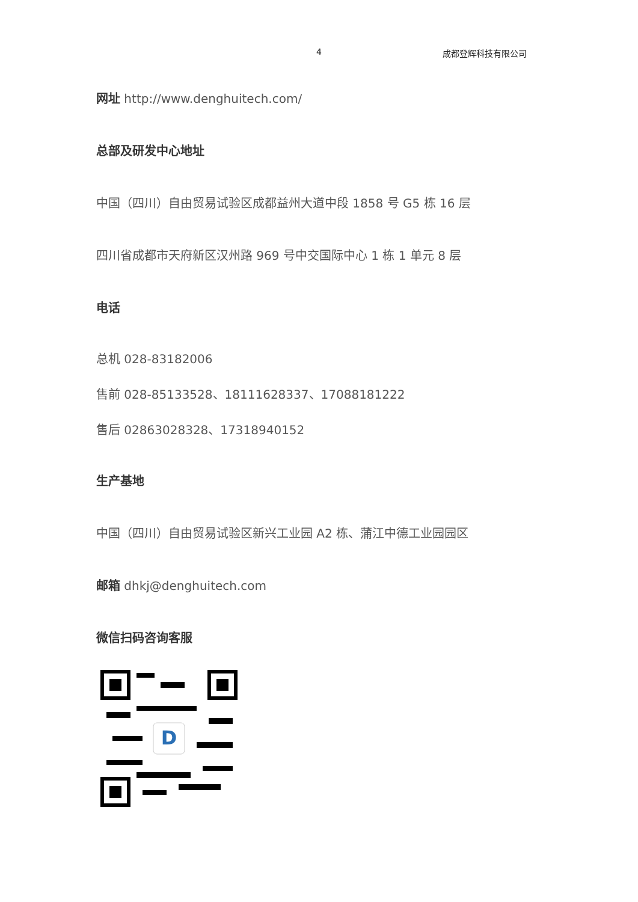4 成都登辉科技有限公司
网址 http://www.denghuitech.com/
总部及研发中心地址
中国（四川）自由贸易试验区成都益州大道中段 1858 号 G5 栋 16 层
四川省成都市天府新区汉州路 969 号中交国际中心 1 栋 1 单元 8 层
电话
总机 028-83182006
售前 028-85133528、18111628337、17088181222
售后 02863028328、17318940152
生产基地
中国（四川）自由贸易试验区新兴工业园 A2 栋、蒲江中德工业园园区
邮箱 dhkj@denghuitech.com
微信扫码咨询客服
D